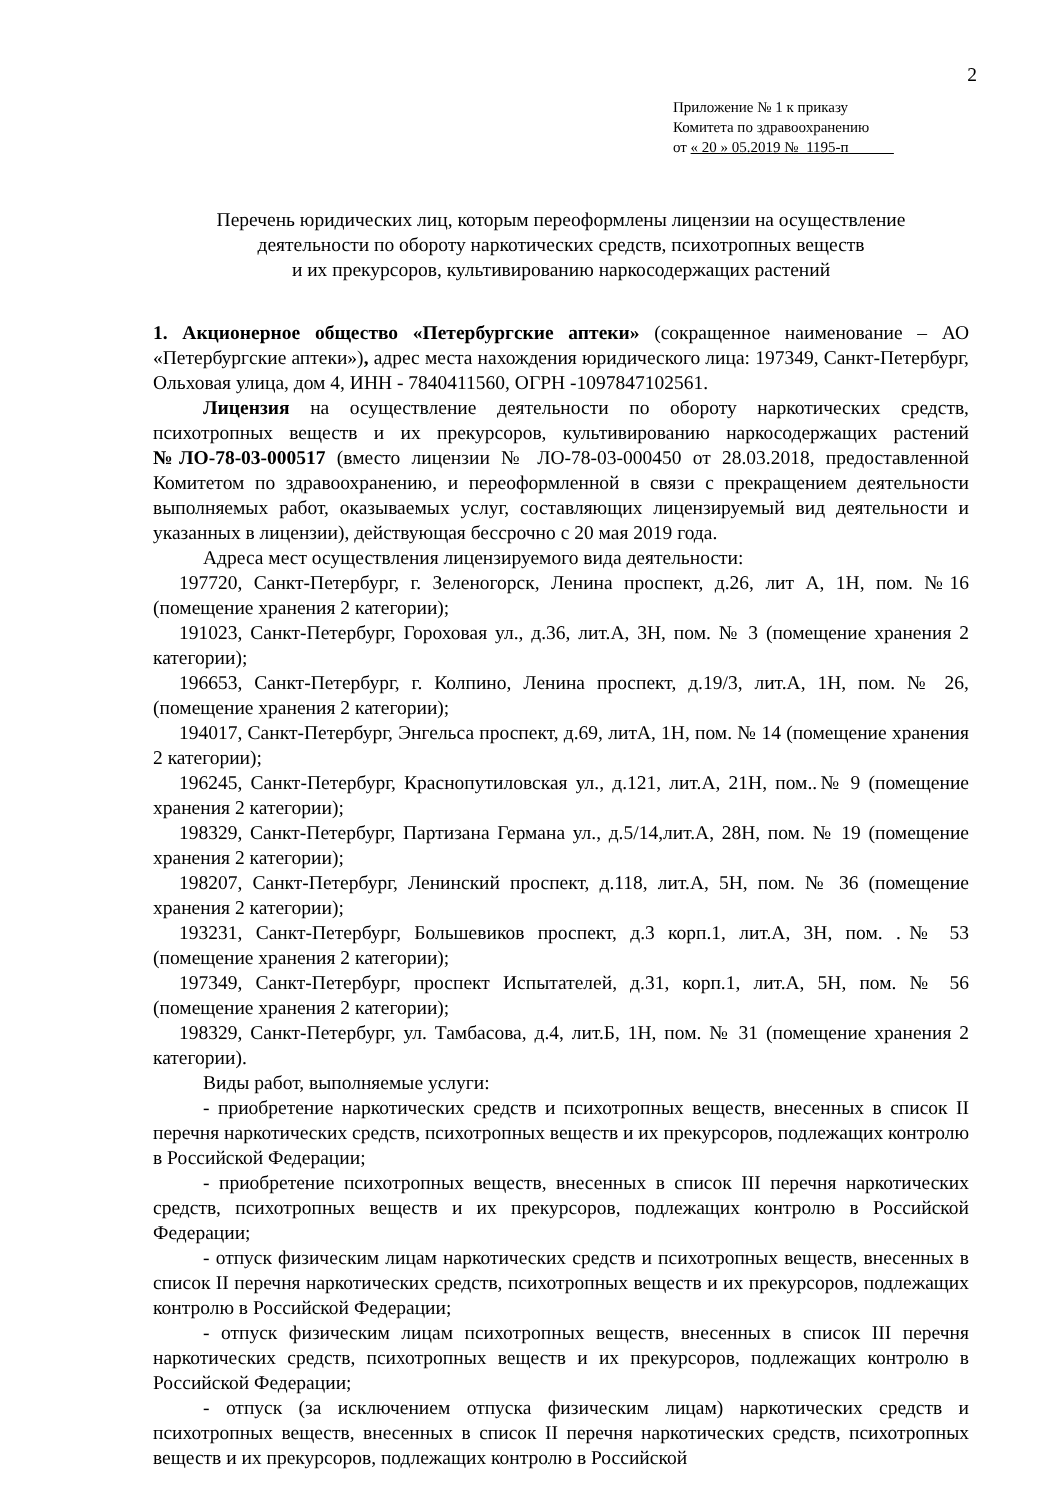2
Приложение № 1 к приказу
Комитета по здравоохранению
от « 20 » 05.2019 №_1195-п______
Перечень юридических лиц, которым переоформлены лицензии на осуществление
деятельности по обороту наркотических средств, психотропных веществ
и их прекурсоров, культивированию наркосодержащих растений
1. Акционерное общество «Петербургские аптеки» (сокращенное наименование – АО «Петербургские аптеки»), адрес места нахождения юридического лица: 197349, Санкт-Петербург, Ольховая улица, дом 4, ИНН - 7840411560, ОГРН -1097847102561.
Лицензия на осуществление деятельности по обороту наркотических средств, психотропных веществ и их прекурсоров, культивированию наркосодержащих растений №ЛО-78-03-000517 (вместо лицензии № ЛО-78-03-000450 от 28.03.2018, предоставленной Комитетом по здравоохранению, и переоформленной в связи с прекращением деятельности выполняемых работ, оказываемых услуг, составляющих лицензируемый вид деятельности и указанных в лицензии), действующая бессрочно с 20 мая 2019 года.
Адреса мест осуществления лицензируемого вида деятельности:
197720, Санкт-Петербург, г. Зеленогорск, Ленина проспект, д.26, лит А, 1Н, пом. №16 (помещение хранения 2 категории);
191023, Санкт-Петербург, Гороховая ул., д.36, лит.А, 3Н, пом. № 3 (помещение хранения 2 категории);
196653, Санкт-Петербург, г. Колпино, Ленина проспект, д.19/3, лит.А, 1Н, пом. № 26, (помещение хранения 2 категории);
194017, Санкт-Петербург, Энгельса проспект, д.69, литА, 1Н, пом. № 14 (помещение хранения 2 категории);
196245, Санкт-Петербург, Краснопутиловская ул., д.121, лит.А, 21Н, пом..№ 9 (помещение хранения 2 категории);
198329, Санкт-Петербург, Партизана Германа ул., д.5/14,лит.А, 28Н, пом. № 19 (помещение хранения 2 категории);
198207, Санкт-Петербург, Ленинский проспект, д.118, лит.А, 5Н, пом. № 36 (помещение хранения 2 категории);
193231, Санкт-Петербург, Большевиков проспект, д.3 корп.1, лит.А, 3Н, пом. .№ 53 (помещение хранения 2 категории);
197349, Санкт-Петербург, проспект Испытателей, д.31, корп.1, лит.А, 5Н, пом. № 56 (помещение хранения 2 категории);
198329, Санкт-Петербург, ул. Тамбасова, д.4, лит.Б, 1Н, пом. № 31 (помещение хранения 2 категории).
Виды работ, выполняемые услуги:
- приобретение наркотических средств и психотропных веществ, внесенных в список II перечня наркотических средств, психотропных веществ и их прекурсоров, подлежащих контролю в Российской Федерации;
- приобретение психотропных веществ, внесенных в список III перечня наркотических средств, психотропных веществ и их прекурсоров, подлежащих контролю в Российской Федерации;
- отпуск физическим лицам наркотических средств и психотропных веществ, внесенных в список II перечня наркотических средств, психотропных веществ и их прекурсоров, подлежащих контролю в Российской Федерации;
- отпуск физическим лицам психотропных веществ, внесенных в список III перечня наркотических средств, психотропных веществ и их прекурсоров, подлежащих контролю в Российской Федерации;
- отпуск (за исключением отпуска физическим лицам) наркотических средств и психотропных веществ, внесенных в список II перечня наркотических средств, психотропных веществ и их прекурсоров, подлежащих контролю в Российской